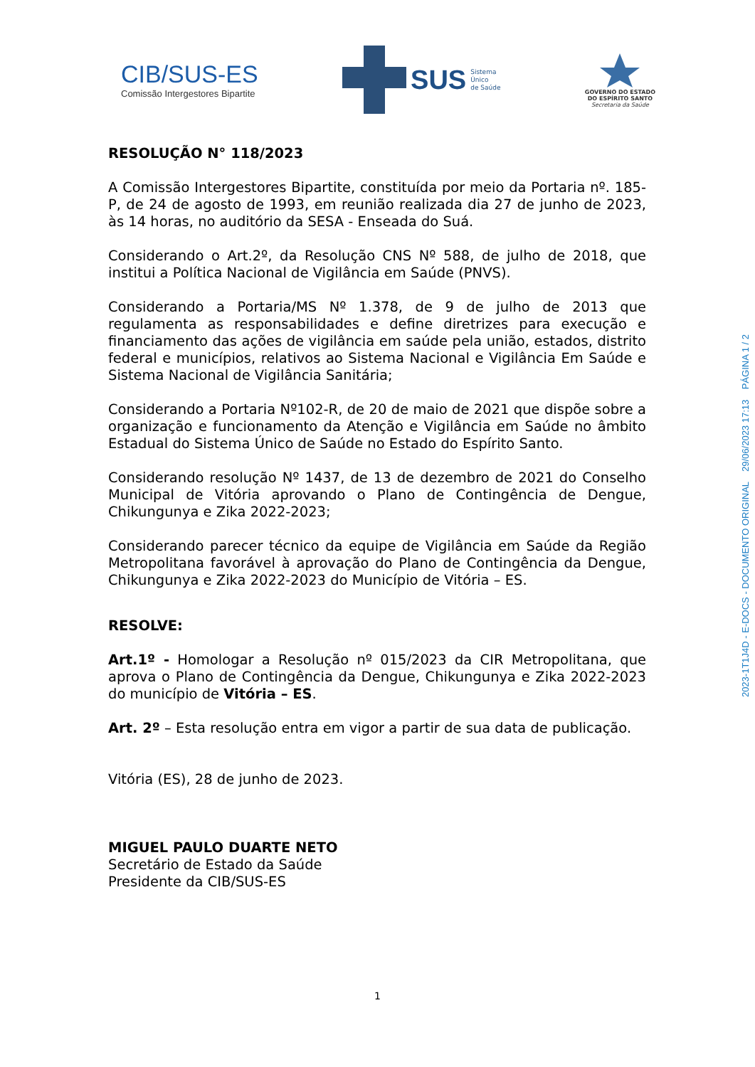CIB/SUS-ES
Comissão Intergestores Bipartite
SUS Sistema
Único
de Saúde
GOVERNO DO ESTADO
DO ESPÍRITO SANTO
Secretaria da Saúde
RESOLUÇÃO N° 118/2023
A Comissão Intergestores Bipartite, constituída por meio da Portaria nº. 185-P, de 24 de agosto de 1993, em reunião realizada dia 27 de junho de 2023, às 14 horas, no auditório da SESA - Enseada do Suá.
Considerando o Art.2º, da Resolução CNS Nº 588, de julho de 2018, que institui a Política Nacional de Vigilância em Saúde (PNVS).
Considerando a Portaria/MS Nº 1.378, de 9 de julho de 2013 que regulamenta as responsabilidades e define diretrizes para execução e financiamento das ações de vigilância em saúde pela união, estados, distrito federal e municípios, relativos ao Sistema Nacional e Vigilância Em Saúde e Sistema Nacional de Vigilância Sanitária;
Considerando a Portaria Nº102-R, de 20 de maio de 2021 que dispõe sobre a organização e funcionamento da Atenção e Vigilância em Saúde no âmbito Estadual do Sistema Único de Saúde no Estado do Espírito Santo.
Considerando resolução Nº 1437, de 13 de dezembro de 2021 do Conselho Municipal de Vitória aprovando o Plano de Contingência de Dengue, Chikungunya e Zika 2022-2023;
Considerando parecer técnico da equipe de Vigilância em Saúde da Região Metropolitana favorável à aprovação do Plano de Contingência da Dengue, Chikungunya e Zika 2022-2023 do Município de Vitória – ES.
RESOLVE:
Art.1º - Homologar a Resolução nº 015/2023 da CIR Metropolitana, que aprova o Plano de Contingência da Dengue, Chikungunya e Zika 2022-2023 do município de Vitória – ES.
Art. 2º – Esta resolução entra em vigor a partir de sua data de publicação.
Vitória (ES), 28 de junho de 2023.
MIGUEL PAULO DUARTE NETO
Secretário de Estado da Saúde
Presidente da CIB/SUS-ES
2023-1T1J4D - E-DOCS - DOCUMENTO ORIGINAL 29/06/2023 17:13 PÁGINA 1 / 2
1